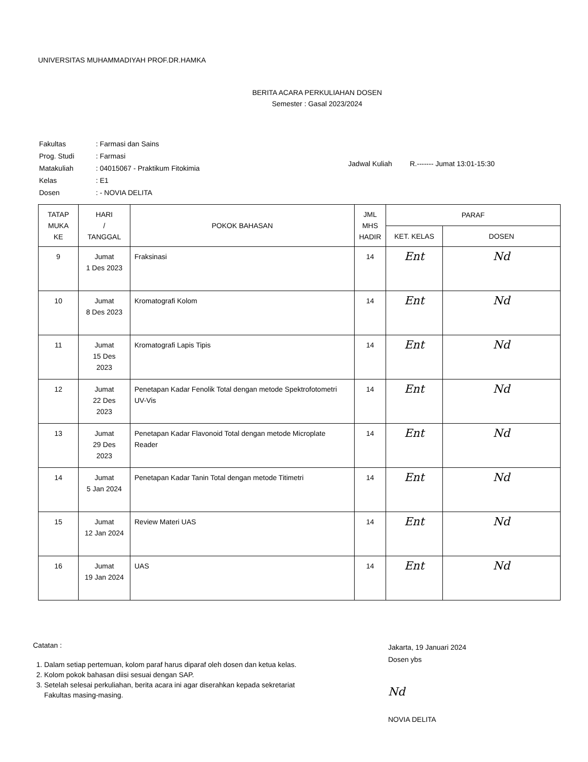UNIVERSITAS MUHAMMADIYAH PROF.DR.HAMKA
BERITA ACARA PERKULIAHAN DOSEN
Semester : Gasal 2023/2024
| Fakultas | : Farmasi dan Sains |
| Prog. Studi | : Farmasi |
| Matakuliah | : 04015067 - Praktikum Fitokimia |
| Kelas | : E1 |
| Dosen | : - NOVIA DELITA |
Jadwal Kuliah R.------- Jumat 13:01-15:30
| TATAP MUKA KE | HARI / TANGGAL | POKOK BAHASAN | JML MHS HADIR | PARAF | |
| --- | --- | --- | --- | --- | --- |
| | | | | KET. KELAS | DOSEN |
| 9 | Jumat 1 Des 2023 | Fraksinasi | 14 | Ent | Nd |
| 10 | Jumat 8 Des 2023 | Kromatografi Kolom | 14 | Ent | Nd |
| 11 | Jumat 15 Des 2023 | Kromatografi Lapis Tipis | 14 | Ent | Nd |
| 12 | Jumat 22 Des 2023 | Penetapan Kadar Fenolik Total dengan metode Spektrofotometri UV-Vis | 14 | Ent | Nd |
| 13 | Jumat 29 Des 2023 | Penetapan Kadar Flavonoid Total dengan metode Microplate Reader | 14 | Ent | Nd |
| 14 | Jumat 5 Jan 2024 | Penetapan Kadar Tanin Total dengan metode Titimetri | 14 | Ent | Nd |
| 15 | Jumat 12 Jan 2024 | Review Materi UAS | 14 | Ent | Nd |
| 16 | Jumat 19 Jan 2024 | UAS | 14 | Ent | Nd |
Catatan :
1. Dalam setiap pertemuan, kolom paraf harus diparaf oleh dosen dan ketua kelas.
2. Kolom pokok bahasan diisi sesuai dengan SAP.
3. Setelah selesai perkuliahan, berita acara ini agar diserahkan kepada sekretariat Fakultas masing-masing.
Jakarta, 19 Januari 2024
Dosen ybs
Nd
NOVIA DELITA